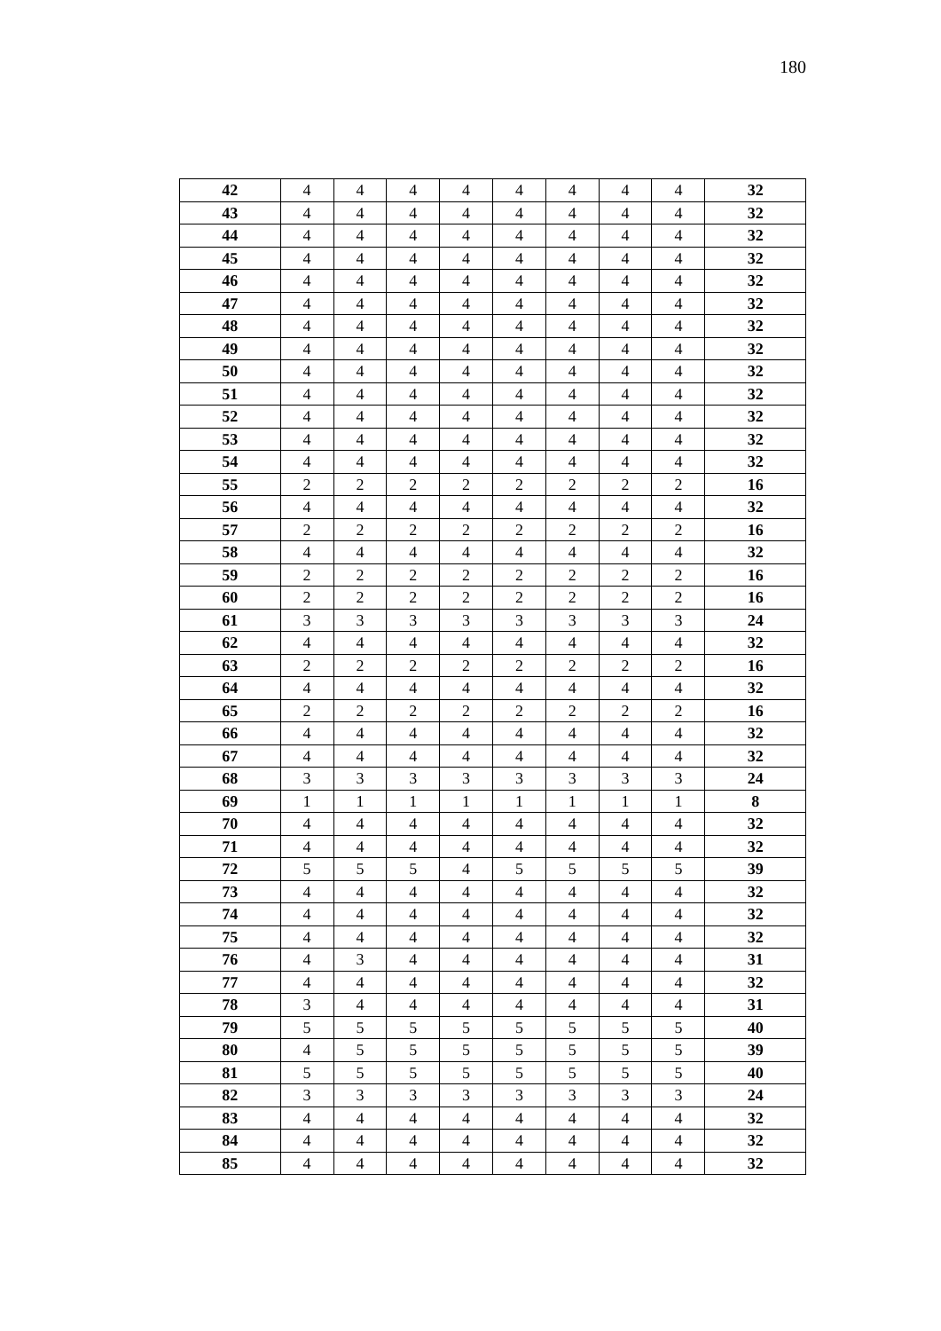180
| 42 | 4 | 4 | 4 | 4 | 4 | 4 | 4 | 4 | 32 |
| 43 | 4 | 4 | 4 | 4 | 4 | 4 | 4 | 4 | 32 |
| 44 | 4 | 4 | 4 | 4 | 4 | 4 | 4 | 4 | 32 |
| 45 | 4 | 4 | 4 | 4 | 4 | 4 | 4 | 4 | 32 |
| 46 | 4 | 4 | 4 | 4 | 4 | 4 | 4 | 4 | 32 |
| 47 | 4 | 4 | 4 | 4 | 4 | 4 | 4 | 4 | 32 |
| 48 | 4 | 4 | 4 | 4 | 4 | 4 | 4 | 4 | 32 |
| 49 | 4 | 4 | 4 | 4 | 4 | 4 | 4 | 4 | 32 |
| 50 | 4 | 4 | 4 | 4 | 4 | 4 | 4 | 4 | 32 |
| 51 | 4 | 4 | 4 | 4 | 4 | 4 | 4 | 4 | 32 |
| 52 | 4 | 4 | 4 | 4 | 4 | 4 | 4 | 4 | 32 |
| 53 | 4 | 4 | 4 | 4 | 4 | 4 | 4 | 4 | 32 |
| 54 | 4 | 4 | 4 | 4 | 4 | 4 | 4 | 4 | 32 |
| 55 | 2 | 2 | 2 | 2 | 2 | 2 | 2 | 2 | 16 |
| 56 | 4 | 4 | 4 | 4 | 4 | 4 | 4 | 4 | 32 |
| 57 | 2 | 2 | 2 | 2 | 2 | 2 | 2 | 2 | 16 |
| 58 | 4 | 4 | 4 | 4 | 4 | 4 | 4 | 4 | 32 |
| 59 | 2 | 2 | 2 | 2 | 2 | 2 | 2 | 2 | 16 |
| 60 | 2 | 2 | 2 | 2 | 2 | 2 | 2 | 2 | 16 |
| 61 | 3 | 3 | 3 | 3 | 3 | 3 | 3 | 3 | 24 |
| 62 | 4 | 4 | 4 | 4 | 4 | 4 | 4 | 4 | 32 |
| 63 | 2 | 2 | 2 | 2 | 2 | 2 | 2 | 2 | 16 |
| 64 | 4 | 4 | 4 | 4 | 4 | 4 | 4 | 4 | 32 |
| 65 | 2 | 2 | 2 | 2 | 2 | 2 | 2 | 2 | 16 |
| 66 | 4 | 4 | 4 | 4 | 4 | 4 | 4 | 4 | 32 |
| 67 | 4 | 4 | 4 | 4 | 4 | 4 | 4 | 4 | 32 |
| 68 | 3 | 3 | 3 | 3 | 3 | 3 | 3 | 3 | 24 |
| 69 | 1 | 1 | 1 | 1 | 1 | 1 | 1 | 1 | 8 |
| 70 | 4 | 4 | 4 | 4 | 4 | 4 | 4 | 4 | 32 |
| 71 | 4 | 4 | 4 | 4 | 4 | 4 | 4 | 4 | 32 |
| 72 | 5 | 5 | 5 | 4 | 5 | 5 | 5 | 5 | 39 |
| 73 | 4 | 4 | 4 | 4 | 4 | 4 | 4 | 4 | 32 |
| 74 | 4 | 4 | 4 | 4 | 4 | 4 | 4 | 4 | 32 |
| 75 | 4 | 4 | 4 | 4 | 4 | 4 | 4 | 4 | 32 |
| 76 | 4 | 3 | 4 | 4 | 4 | 4 | 4 | 4 | 31 |
| 77 | 4 | 4 | 4 | 4 | 4 | 4 | 4 | 4 | 32 |
| 78 | 3 | 4 | 4 | 4 | 4 | 4 | 4 | 4 | 31 |
| 79 | 5 | 5 | 5 | 5 | 5 | 5 | 5 | 5 | 40 |
| 80 | 4 | 5 | 5 | 5 | 5 | 5 | 5 | 5 | 39 |
| 81 | 5 | 5 | 5 | 5 | 5 | 5 | 5 | 5 | 40 |
| 82 | 3 | 3 | 3 | 3 | 3 | 3 | 3 | 3 | 24 |
| 83 | 4 | 4 | 4 | 4 | 4 | 4 | 4 | 4 | 32 |
| 84 | 4 | 4 | 4 | 4 | 4 | 4 | 4 | 4 | 32 |
| 85 | 4 | 4 | 4 | 4 | 4 | 4 | 4 | 4 | 32 |